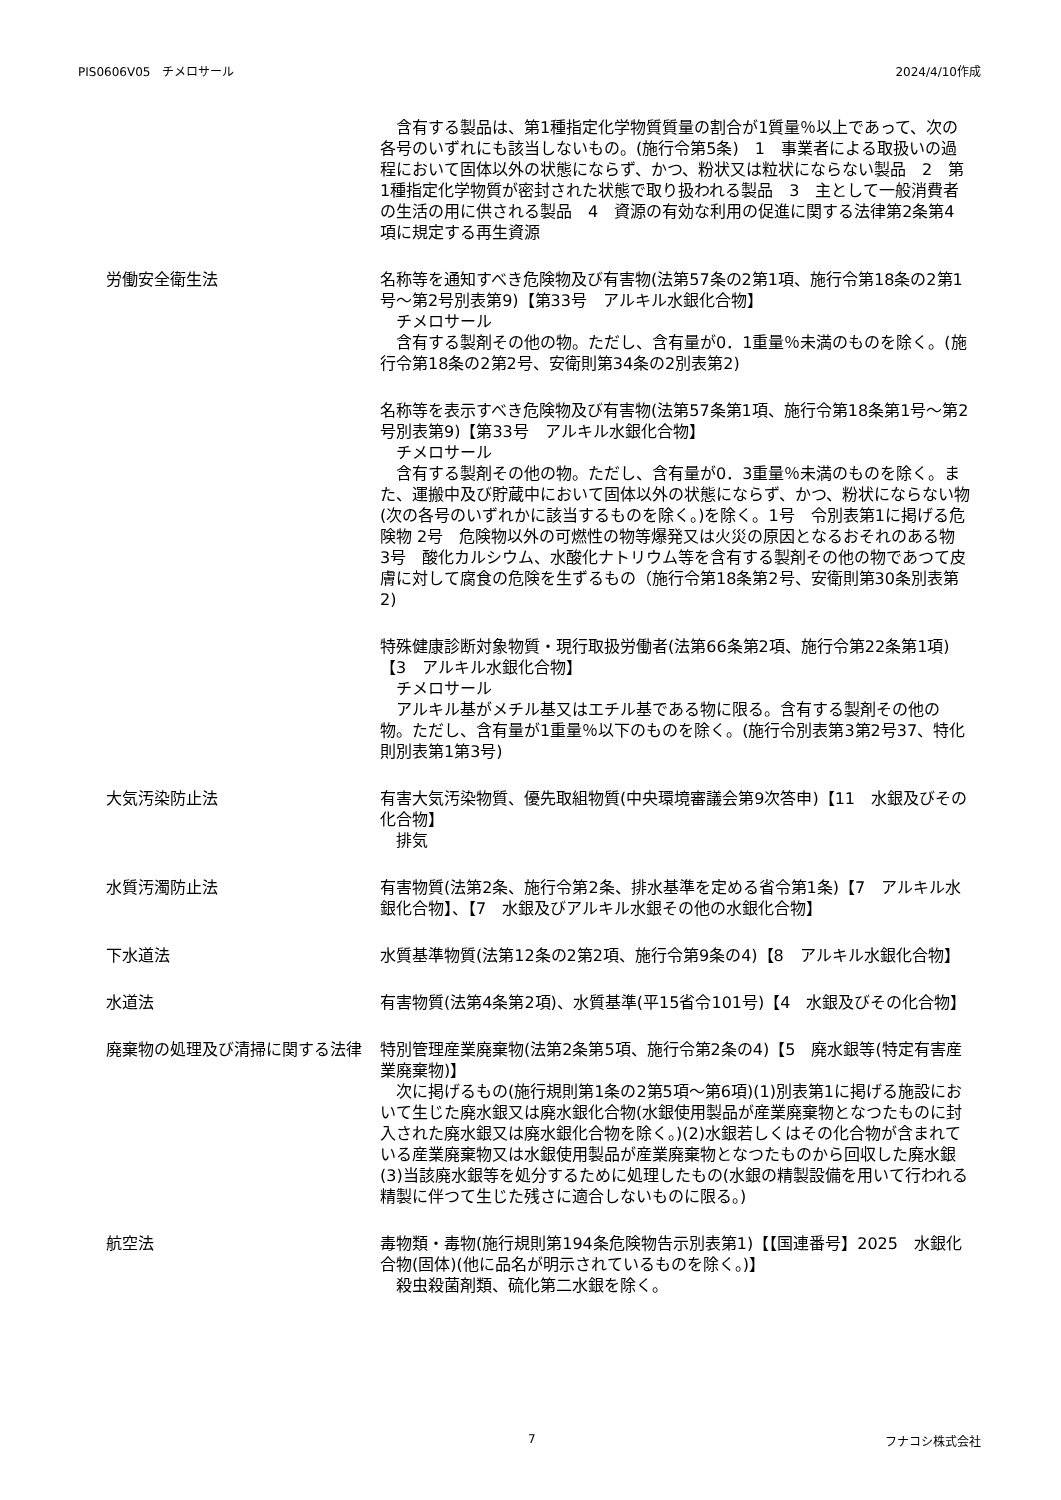PIS0606V05　チメロサール 2024/4/10作成
　含有する製品は、第1種指定化学物質質量の割合が1質量％以上であって、次の各号のいずれにも該当しないもの。(施行令第5条)　1　事業者による取扱いの過程において固体以外の状態にならず、かつ、粉状又は粒状にならない製品　2　第1種指定化学物質が密封された状態で取り扱われる製品　3　主として一般消費者の生活の用に供される製品　4　資源の有効な利用の促進に関する法律第2条第4項に規定する再生資源
労働安全衛生法 名称等を通知すべき危険物及び有害物(法第57条の2第1項、施行令第18条の2第1号～第2号別表第9)【第33号　アルキル水銀化合物】
　チメロサール
　含有する製剤その他の物。ただし、含有量が0．1重量％未満のものを除く。(施行令第18条の2第2号、安衛則第34条の2別表第2)
名称等を表示すべき危険物及び有害物(法第57条第1項、施行令第18条第1号～第2号別表第9)【第33号　アルキル水銀化合物】
　チメロサール
　含有する製剤その他の物。ただし、含有量が0．3重量％未満のものを除く。また、運搬中及び貯蔵中において固体以外の状態にならず、かつ、粉状にならない物(次の各号のいずれかに該当するものを除く。)を除く。1号　令別表第1に掲げる危険物 2号　危険物以外の可燃性の物等爆発又は火災の原因となるおそれのある物 3号　酸化カルシウム、水酸化ナトリウム等を含有する製剤その他の物であつて皮膚に対して腐食の危険を生ずるもの（施行令第18条第2号、安衛則第30条別表第2)
特殊健康診断対象物質・現行取扱労働者(法第66条第2項、施行令第22条第1項)【3　アルキル水銀化合物】
　チメロサール
　アルキル基がメチル基又はエチル基である物に限る。含有する製剤その他の物。ただし、含有量が1重量％以下のものを除く。(施行令別表第3第2号37、特化則別表第1第3号)
大気汚染防止法 有害大気汚染物質、優先取組物質(中央環境審議会第9次答申)【11　水銀及びその化合物】
　排気
水質汚濁防止法 有害物質(法第2条、施行令第2条、排水基準を定める省令第1条)【7　アルキル水銀化合物】、【7　水銀及びアルキル水銀その他の水銀化合物】
下水道法 水質基準物質(法第12条の2第2項、施行令第9条の4)【8　アルキル水銀化合物】
水道法 有害物質(法第4条第2項)、水質基準(平15省令101号)【4　水銀及びその化合物】
廃棄物の処理及び清掃に関する法律 特別管理産業廃棄物(法第2条第5項、施行令第2条の4)【5　廃水銀等(特定有害産業廃棄物)】
　次に掲げるもの(施行規則第1条の2第5項～第6項)(1)別表第1に掲げる施設において生じた廃水銀又は廃水銀化合物(水銀使用製品が産業廃棄物となつたものに封入された廃水銀又は廃水銀化合物を除く。)(2)水銀若しくはその化合物が含まれている産業廃棄物又は水銀使用製品が産業廃棄物となつたものから回収した廃水銀(3)当該廃水銀等を処分するために処理したもの(水銀の精製設備を用いて行われる精製に伴つて生じた残さに適合しないものに限る。)
航空法 毒物類・毒物(施行規則第194条危険物告示別表第1)【【国連番号】2025　水銀化合物(固体)(他に品名が明示されているものを除く。)】
　殺虫殺菌剤類、硫化第二水銀を除く。
7 フナコシ株式会社